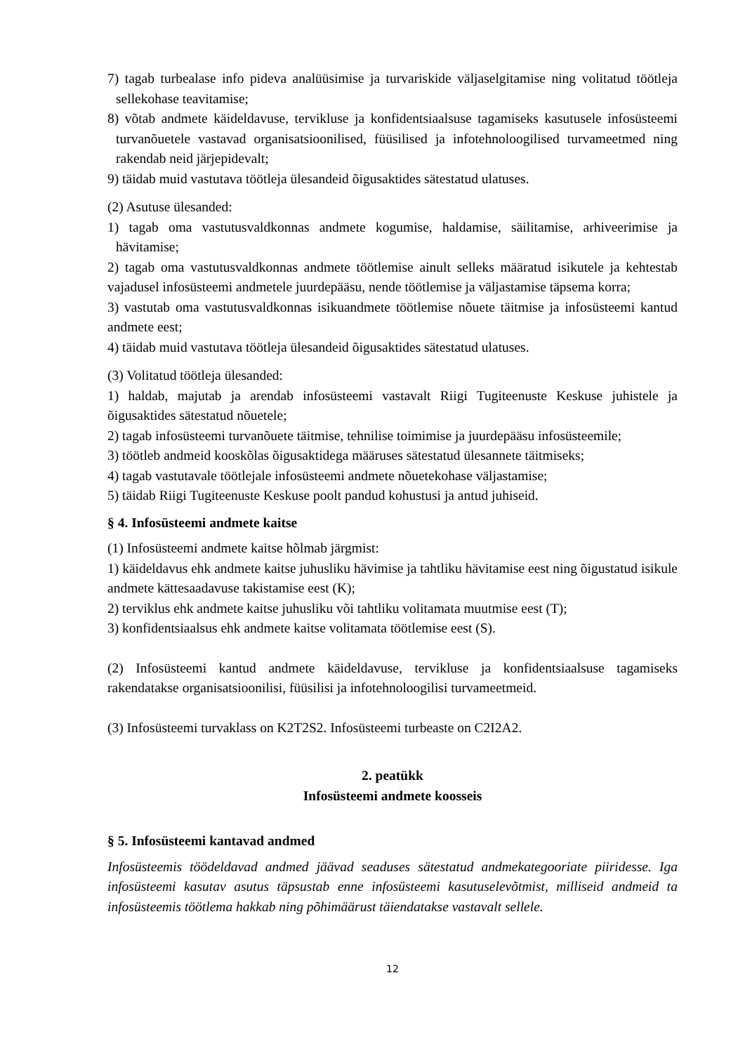7) tagab turbealase info pideva analüüsimise ja turvariskide väljaselgitamise ning volitatud töötleja sellekohase teavitamise;
8) võtab andmete käideldavuse, tervikluse ja konfidentsiaalsuse tagamiseks kasutusele infosüsteemi turvanõuetele vastavad organisatsioonilised, füüsilised ja infotehnoloogilised turvameetmed ning rakendab neid järjepidevalt;
9) täidab muid vastutava töötleja ülesandeid õigusaktides sätestatud ulatuses.
(2) Asutuse ülesanded:
1) tagab oma vastutusvaldkonnas andmete kogumise, haldamise, säilitamise, arhiveerimise ja hävitamise;
2) tagab oma vastutusvaldkonnas andmete töötlemise ainult selleks määratud isikutele ja kehtestab vajadusel infosüsteemi andmetele juurdepääsu, nende töötlemise ja väljastamise täpsema korra;
3) vastutab oma vastutusvaldkonnas isikuandmete töötlemise nõuete täitmise ja infosüsteemi kantud andmete eest;
4) täidab muid vastutava töötleja ülesandeid õigusaktides sätestatud ulatuses.
(3) Volitatud töötleja ülesanded:
1) haldab, majutab ja arendab infosüsteemi vastavalt Riigi Tugiteenuste Keskuse juhistele ja õigusaktides sätestatud nõuetele;
2) tagab infosüsteemi turvanõuete täitmise, tehnilise toimimise ja juurdepääsu infosüsteemile;
3) töötleb andmeid kooskõlas õigusaktidega määruses sätestatud ülesannete täitmiseks;
4) tagab vastutavale töötlejale infosüsteemi andmete nõuetekohase väljastamise;
5) täidab Riigi Tugiteenuste Keskuse poolt pandud kohustusi ja antud juhiseid.
§ 4. Infosüsteemi andmete kaitse
(1) Infosüsteemi andmete kaitse hõlmab järgmist:
1) käideldavus ehk andmete kaitse juhusliku hävimise ja tahtliku hävitamise eest ning õigustatud isikule andmete kättesaadavuse takistamise eest (K);
2) terviklus ehk andmete kaitse juhusliku või tahtliku volitamata muutmise eest (T);
3) konfidentsiaalsus ehk andmete kaitse volitamata töötlemise eest (S).
(2) Infosüsteemi kantud andmete käideldavuse, tervikluse ja konfidentsiaalsuse tagamiseks rakendatakse organisatsioonilisi, füüsilisi ja infotehnoloogilisi turvameetmeid.
(3) Infosüsteemi turvaklass on K2T2S2. Infosüsteemi turbeaste on C2I2A2.
2. peatükk
Infosüsteemi andmete koosseis
§ 5. Infosüsteemi kantavad andmed
Infosüsteemis töödeldavad andmed jäävad seaduses sätestatud andmekategooriate piiridesse. Iga infosüsteemi kasutav asutus täpsustab enne infosüsteemi kasutuselevõtmist, milliseid andmeid ta infosüsteemis töötlema hakkab ning põhimäärust täiendatakse vastavalt sellele.
12